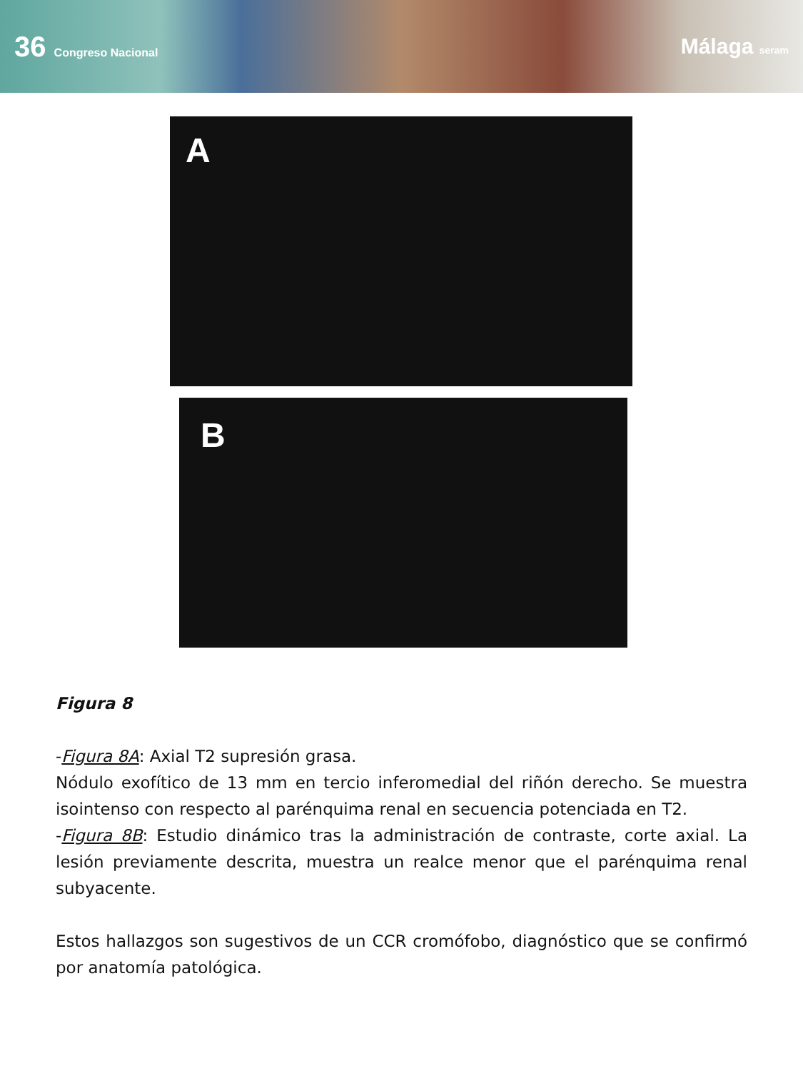36 Congreso Nacional
Málaga seram
A
B
Figura 8
-Figura 8A: Axial T2 supresión grasa.
Nódulo exofítico de 13 mm en tercio inferomedial del riñón derecho. Se muestra isointenso con respecto al parénquima renal en secuencia potenciada en T2.
-Figura 8B: Estudio dinámico tras la administración de contraste, corte axial. La lesión previamente descrita, muestra un realce menor que el parénquima renal subyacente.
Estos hallazgos son sugestivos de un CCR cromófobo, diagnóstico que se confirmó por anatomía patológica.